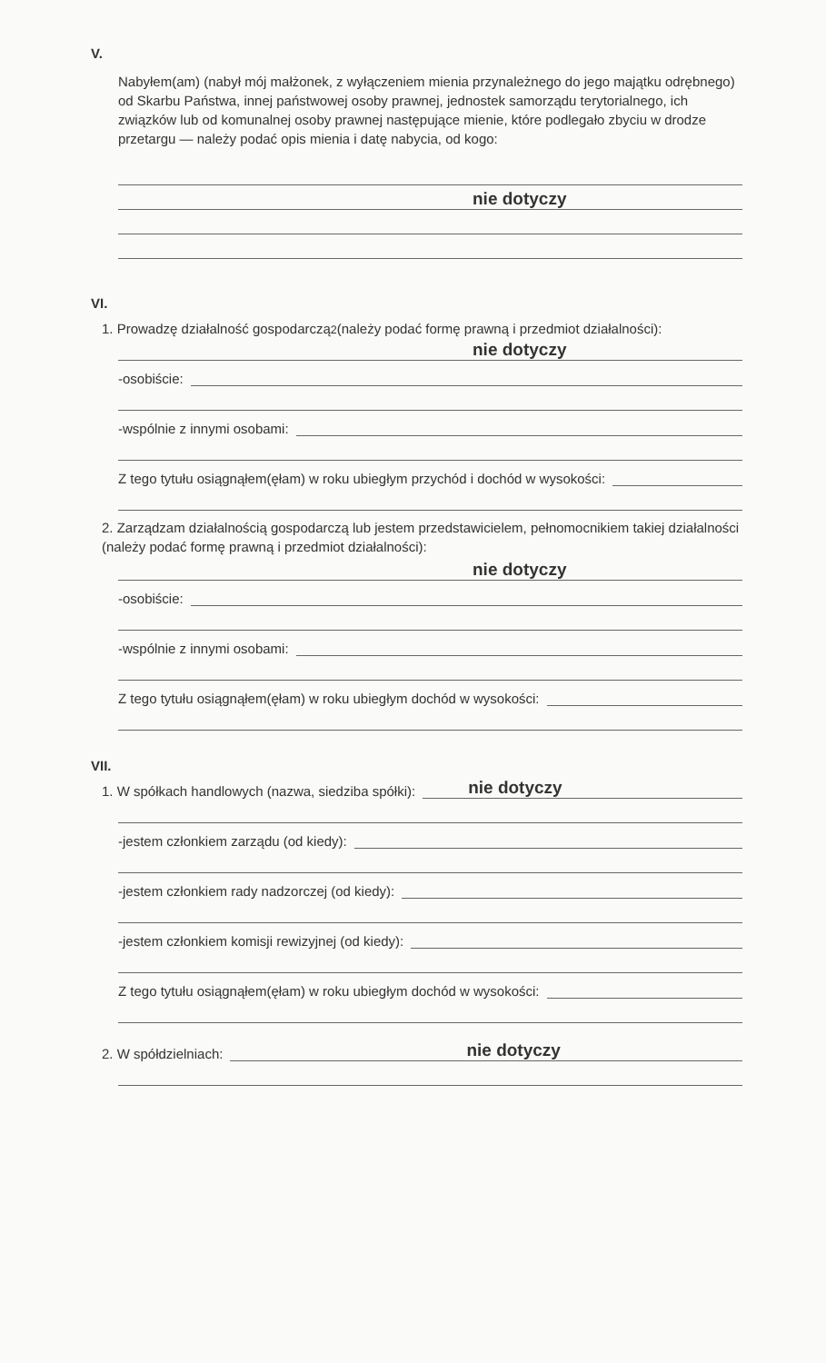V.
Nabyłem(am) (nabył mój małżonek, z wyłączeniem mienia przynależnego do jego majątku odrębnego) od Skarbu Państwa, innej państwowej osoby prawnej, jednostek samorządu terytorialnego, ich związków lub od komunalnej osoby prawnej następujące mienie, które podlegało zbyciu w drodze przetargu — należy podać opis mienia i datę nabycia, od kogo:
nie dotyczy
VI.
1. Prowadzę działalność gospodarczą<sup>2</sup> (należy podać formę prawną i przedmiot działalności):
nie dotyczy
-osobiście:
-wspólnie z innymi osobami:
Z tego tytułu osiągnąłem(ęłam) w roku ubiegłym przychód i dochód w wysokości:
2. Zarządzam działalnością gospodarczą lub jestem przedstawicielem, pełnomocnikiem takiej działalności (należy podać formę prawną i przedmiot działalności):
nie dotyczy
-osobiście:
-wspólnie z innymi osobami:
Z tego tytułu osiągnąłem(ęłam) w roku ubiegłym dochód w wysokości:
VII.
1. W spółkach handlowych (nazwa, siedziba spółki): nie dotyczy
-jestem członkiem zarządu (od kiedy):
-jestem członkiem rady nadzorczej (od kiedy):
-jestem członkiem komisji rewizyjnej (od kiedy):
Z tego tytułu osiągnąłem(ęłam) w roku ubiegłym dochód w wysokości:
2. W spółdzielniach: nie dotyczy